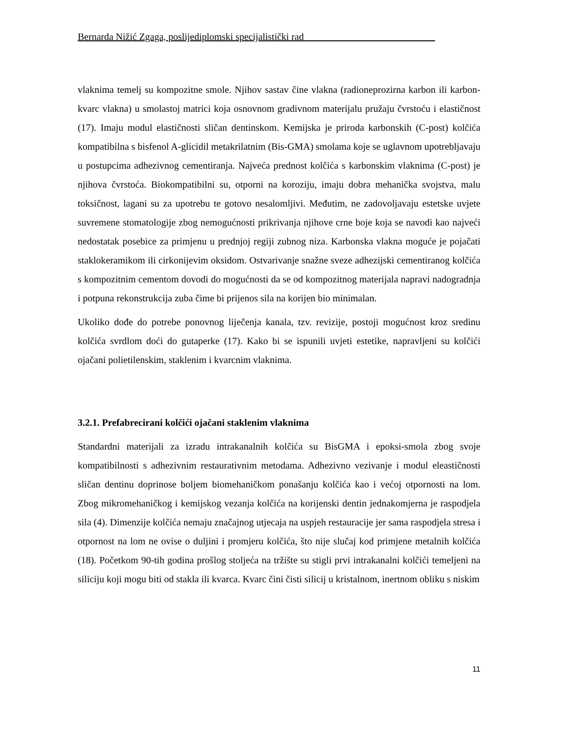Bernarda Nižić Zgaga, poslijediplomski specijalistički rad___________________________
vlaknima temelj su kompozitne smole. Njihov sastav čine vlakna (radioneprozirna karbon ili karbon-kvarc vlakna) u smolastoj matrici koja osnovnom gradivnom materijalu pružaju čvrstoću i elastičnost (17). Imaju modul elastičnosti sličan dentinskom. Kemijska je priroda karbonskih (C-post) kolčića kompatibilna s bisfenol A-glicidil metakrilatnim (Bis-GMA) smolama koje se uglavnom upotrebljavaju u postupcima adhezivnog cementiranja. Najveća prednost kolčića s karbonskim vlaknima (C-post) je njihova čvrstoća. Biokompatibilni su, otporni na koroziju, imaju dobra mehanička svojstva, malu toksičnost, lagani su za upotrebu te gotovo nesalomljivi. Međutim, ne zadovoljavaju estetske uvjete suvremene stomatologije zbog nemogućnosti prikrivanja njihove crne boje koja se navodi kao najveći nedostatak posebice za primjenu u prednjoj regiji zubnog niza. Karbonska vlakna moguće je pojačati staklokeramikom ili cirkonijevim oksidom. Ostvarivanje snažne sveze adhezijski cementiranog kolčića s kompozitnim cementom dovodi do mogućnosti da se od kompozitnog materijala napravi nadogradnja i potpuna rekonstrukcija zuba čime bi prijenos sila na korijen bio minimalan.
Ukoliko dođe do potrebe ponovnog liječenja kanala, tzv. revizije, postoji mogućnost kroz sredinu kolčića svrdlom doći do gutaperke (17). Kako bi se ispunili uvjeti estetike, napravljeni su kolčići ojačani polietilenskim, staklenim i kvarcnim vlaknima.
3.2.1. Prefabrecirani kolčići ojačani staklenim vlaknima
Standardni materijali za izradu intrakanalnih kolčića su BisGMA i epoksi-smola zbog svoje kompatibilnosti s adhezivnim restaurativnim metodama. Adhezivno vezivanje i modul eleastičnosti sličan dentinu doprinose boljem biomehaničkom ponašanju kolčića kao i većoj otpornosti na lom. Zbog mikromehaničkog i kemijskog vezanja kolčića na korijenski dentin jednakomjerna je raspodjela sila (4). Dimenzije kolčića nemaju značajnog utjecaja na uspjeh restauracije jer sama raspodjela stresa i otpornost na lom ne ovise o duljini i promjeru kolčića, što nije slučaj kod primjene metalnih kolčića (18). Početkom 90-tih godina prošlog stoljeća na tržište su stigli prvi intrakanalni kolčići temeljeni na siliciju koji mogu biti od stakla ili kvarca. Kvarc čini čisti silicij u kristalnom, inertnom obliku s niskim
11